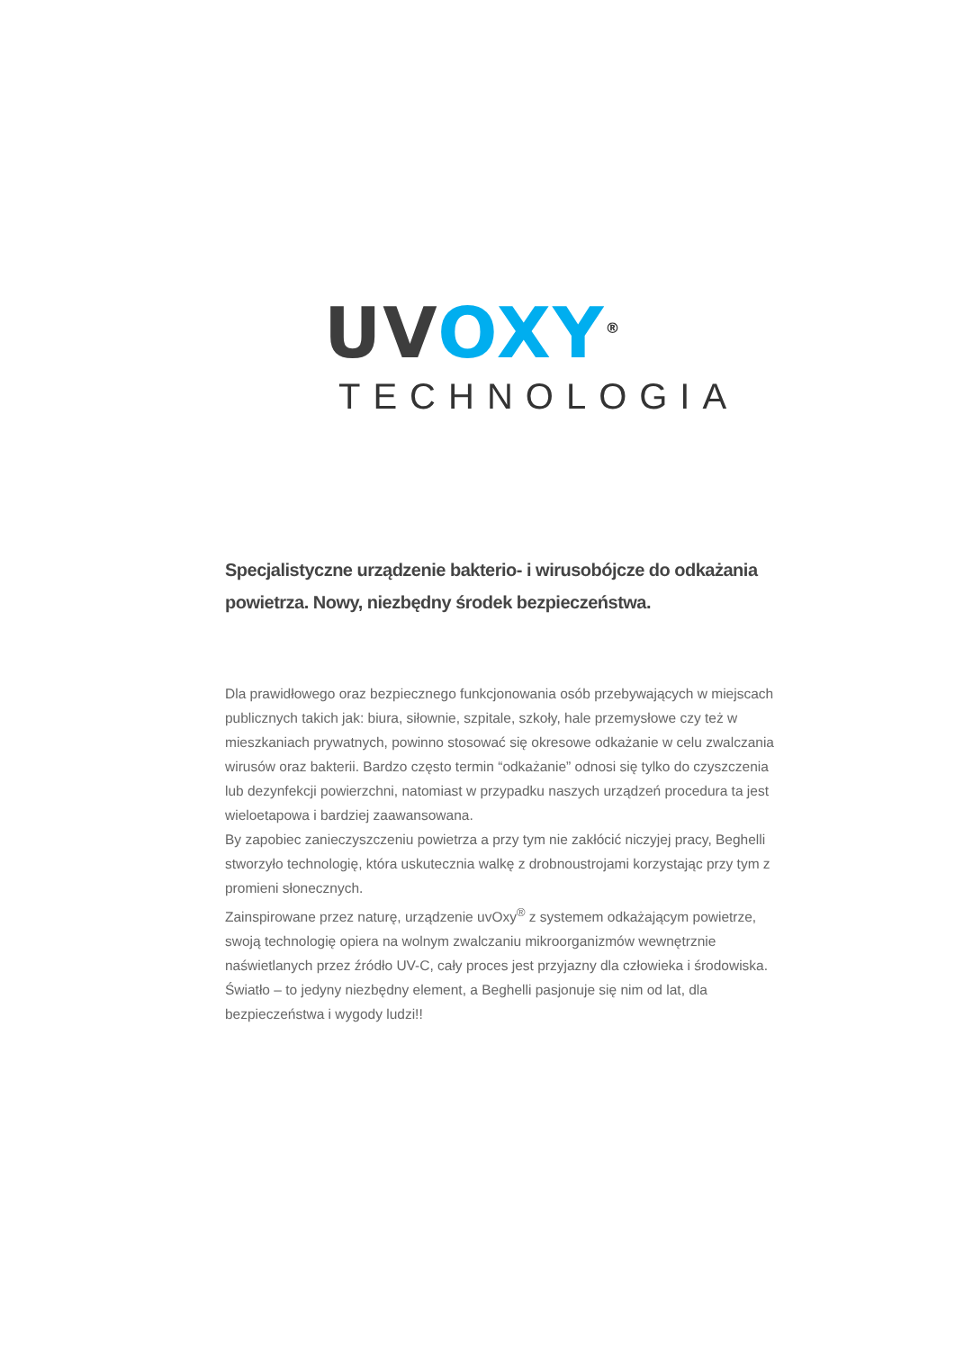UV OXY<sup>®</sup>
TECHNOLOGIA
Specjalistyczne urządzenie bakterio- i wirusobójcze do odkażania powietrza. Nowy, niezbędny środek bezpieczeństwa.
Dla prawidłowego oraz bezpiecznego funkcjonowania osób przebywających w miejscach publicznych takich jak: biura, siłownie, szpitale, szkoły, hale przemysłowe czy też w mieszkaniach prywatnych, powinno stosować się okresowe odkażanie w celu zwalczania wirusów oraz bakterii. Bardzo często termin “odkażanie” odnosi się tylko do czyszczenia lub dezynfekcji powierzchni, natomiast w przypadku naszych urządzeń procedura ta jest wieloetapowa i bardziej zaawansowana.
By zapobiec zanieczyszczeniu powietrza a przy tym nie zakłócić niczyjej pracy, Beghelli stworzyło technologię, która uskutecznia walkę z drobnoustrojami korzystając przy tym z promieni słonecznych.
Zainspirowane przez naturę, urządzenie uvOxy<sup>®</sup> z systemem odkażającym powietrze, swoją technologię opiera na wolnym zwalczaniu mikroorganizmów wewnętrznie naświetlanych przez źródło UV-C, cały proces jest przyjazny dla człowieka i środowiska.
Światło – to jedyny niezbędny element, a Beghelli pasjonuje się nim od lat, dla bezpieczeństwa i wygody ludzi!!